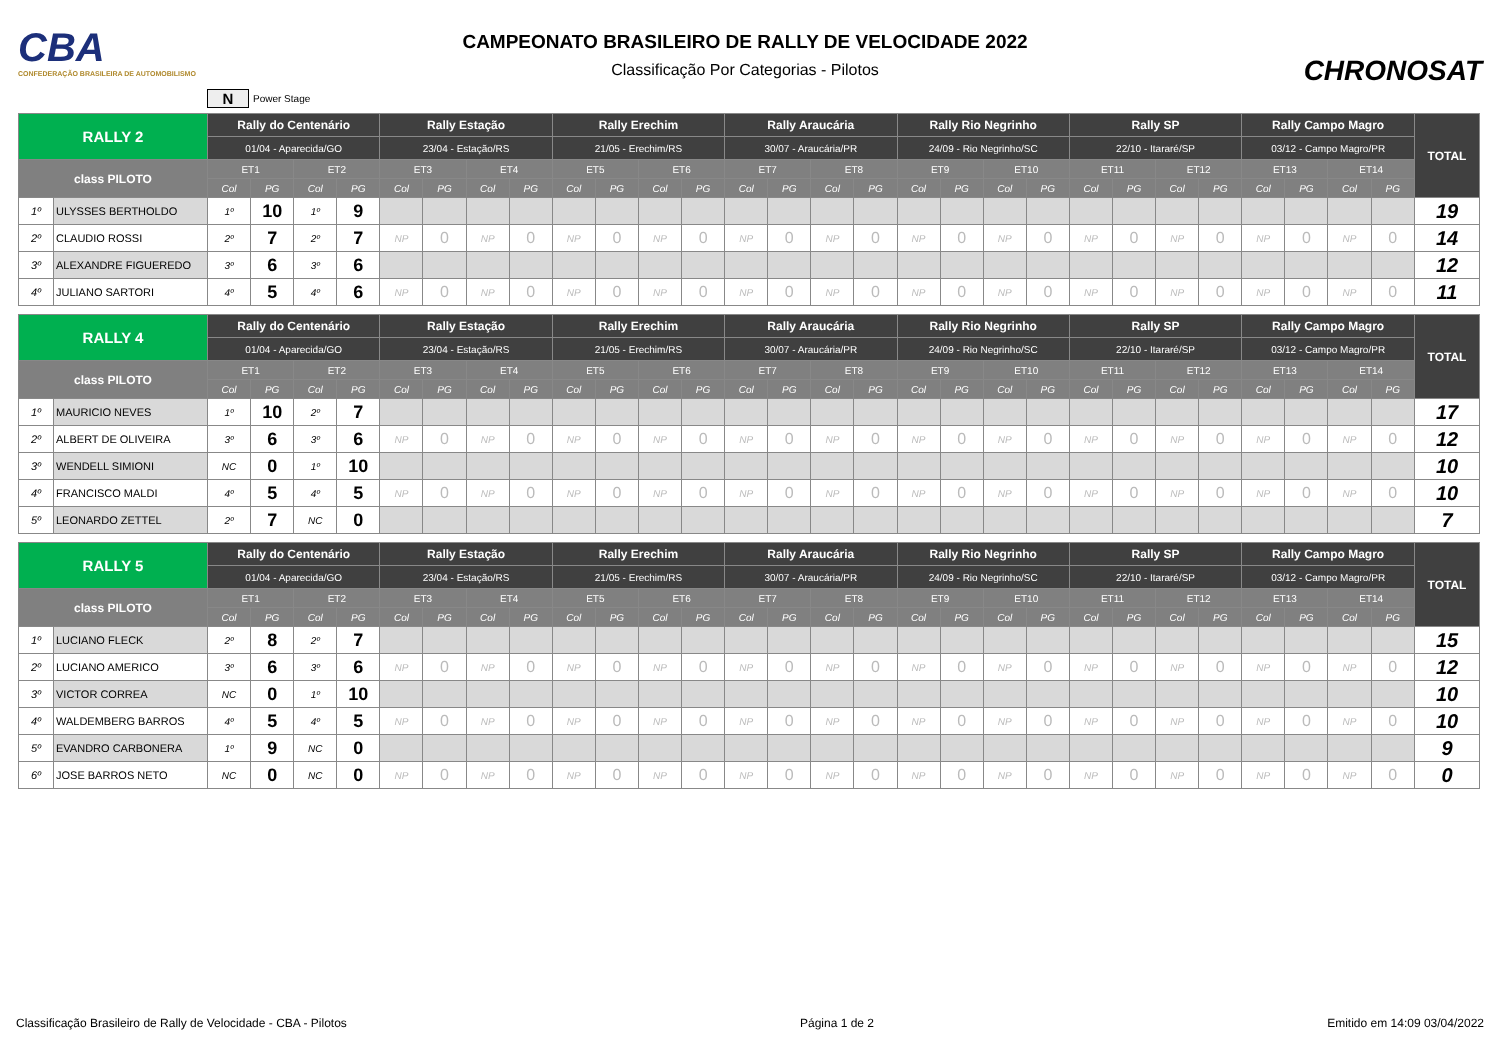CBA
CONFEDERAÇÃO BRASILEIRA DE AUTOMOBILISMO
CAMPEONATO BRASILEIRO DE RALLY DE VELOCIDADE 2022
Classificação Por Categorias - Pilotos
CHRONOSAT
N Power Stage
| RALLY 2 | | Rally do Centenário | | | | Rally Estação | | | | Rally Erechim | | | | Rally Araucária | | | | Rally Rio Negrinho | | | | Rally SP | | | | Rally Campo Magro | | | | TOTAL |
| --- | --- | --- | --- | --- | --- | --- | --- | --- | --- | --- | --- | --- | --- | --- | --- | --- | --- | --- | --- | --- | --- | --- | --- | --- | --- | --- | --- | --- | --- | --- |
| | | 01/04 - Aparecida/GO | | | | 23/04 - Estação/RS | | | | 21/05 - Erechim/RS | | | | 30/07 - Araucária/PR | | | | 24/09 - Rio Negrinho/SC | | | | 22/10 - Itararé/SP | | | | 03/12 - Campo Magro/PR | | | | |
| class PILOTO | | ET1 | | ET2 | | ET3 | | ET4 | | ET5 | | ET6 | | ET7 | | ET8 | | ET9 | | ET10 | | ET11 | | ET12 | | ET13 | | ET14 | | |
| | | Col | PG | Col | PG | Col | PG | Col | PG | Col | PG | Col | PG | Col | PG | Col | PG | Col | PG | Col | PG | Col | PG | Col | PG | Col | PG | Col | PG | |
| 1º | ULYSSES BERTHOLDO | 1º | 10 | 1º | 9 | | | | | | | | | | | | | | | | | | | | | | | | | 19 |
| 2º | CLAUDIO ROSSI | 2º | 7 | 2º | 7 | NP | 0 | NP | 0 | NP | 0 | NP | 0 | NP | 0 | NP | 0 | NP | 0 | NP | 0 | NP | 0 | NP | 0 | NP | 0 | NP | 0 | 14 |
| 3º | ALEXANDRE FIGUEREDO | 3º | 6 | 3º | 6 | | | | | | | | | | | | | | | | | | | | | | | | | 12 |
| 4º | JULIANO SARTORI | 4º | 5 | 4º | 6 | NP | 0 | NP | 0 | NP | 0 | NP | 0 | NP | 0 | NP | 0 | NP | 0 | NP | 0 | NP | 0 | NP | 0 | NP | 0 | NP | 0 | 11 |
| RALLY 4 | | Rally do Centenário | | | | Rally Estação | | | | Rally Erechim | | | | Rally Araucária | | | | Rally Rio Negrinho | | | | Rally SP | | | | Rally Campo Magro | | | | TOTAL |
| --- | --- | --- | --- | --- | --- | --- | --- | --- | --- | --- | --- | --- | --- | --- | --- | --- | --- | --- | --- | --- | --- | --- | --- | --- | --- | --- | --- | --- | --- | --- |
| | | 01/04 - Aparecida/GO | | | | 23/04 - Estação/RS | | | | 21/05 - Erechim/RS | | | | 30/07 - Araucária/PR | | | | 24/09 - Rio Negrinho/SC | | | | 22/10 - Itararé/SP | | | | 03/12 - Campo Magro/PR | | | | |
| class PILOTO | | ET1 | | ET2 | | ET3 | | ET4 | | ET5 | | ET6 | | ET7 | | ET8 | | ET9 | | ET10 | | ET11 | | ET12 | | ET13 | | ET14 | | |
| | | Col | PG | Col | PG | Col | PG | Col | PG | Col | PG | Col | PG | Col | PG | Col | PG | Col | PG | Col | PG | Col | PG | Col | PG | Col | PG | Col | PG | |
| 1º | MAURICIO NEVES | 1º | 10 | 2º | 7 | | | | | | | | | | | | | | | | | | | | | | | | | 17 |
| 2º | ALBERT DE OLIVEIRA | 3º | 6 | 3º | 6 | NP | 0 | NP | 0 | NP | 0 | NP | 0 | NP | 0 | NP | 0 | NP | 0 | NP | 0 | NP | 0 | NP | 0 | NP | 0 | NP | 0 | 12 |
| 3º | WENDELL SIMIONI | NC | 0 | 1º | 10 | | | | | | | | | | | | | | | | | | | | | | | | | 10 |
| 4º | FRANCISCO MALDI | 4º | 5 | 4º | 5 | NP | 0 | NP | 0 | NP | 0 | NP | 0 | NP | 0 | NP | 0 | NP | 0 | NP | 0 | NP | 0 | NP | 0 | NP | 0 | NP | 0 | 10 |
| 5º | LEONARDO ZETTEL | 2º | 7 | NC | 0 | | | | | | | | | | | | | | | | | | | | | | | | | 7 |
| RALLY 5 | | Rally do Centenário | | | | Rally Estação | | | | Rally Erechim | | | | Rally Araucária | | | | Rally Rio Negrinho | | | | Rally SP | | | | Rally Campo Magro | | | | TOTAL |
| --- | --- | --- | --- | --- | --- | --- | --- | --- | --- | --- | --- | --- | --- | --- | --- | --- | --- | --- | --- | --- | --- | --- | --- | --- | --- | --- | --- | --- | --- | --- |
| | | 01/04 - Aparecida/GO | | | | 23/04 - Estação/RS | | | | 21/05 - Erechim/RS | | | | 30/07 - Araucária/PR | | | | 24/09 - Rio Negrinho/SC | | | | 22/10 - Itararé/SP | | | | 03/12 - Campo Magro/PR | | | | |
| class PILOTO | | ET1 | | ET2 | | ET3 | | ET4 | | ET5 | | ET6 | | ET7 | | ET8 | | ET9 | | ET10 | | ET11 | | ET12 | | ET13 | | ET14 | | |
| | | Col | PG | Col | PG | Col | PG | Col | PG | Col | PG | Col | PG | Col | PG | Col | PG | Col | PG | Col | PG | Col | PG | Col | PG | Col | PG | Col | PG | |
| 1º | LUCIANO FLECK | 2º | 8 | 2º | 7 | | | | | | | | | | | | | | | | | | | | | | | | | 15 |
| 2º | LUCIANO AMERICO | 3º | 6 | 3º | 6 | NP | 0 | NP | 0 | NP | 0 | NP | 0 | NP | 0 | NP | 0 | NP | 0 | NP | 0 | NP | 0 | NP | 0 | NP | 0 | NP | 0 | 12 |
| 3º | VICTOR CORREA | NC | 0 | 1º | 10 | | | | | | | | | | | | | | | | | | | | | | | | | 10 |
| 4º | WALDEMBERG BARROS | 4º | 5 | 4º | 5 | NP | 0 | NP | 0 | NP | 0 | NP | 0 | NP | 0 | NP | 0 | NP | 0 | NP | 0 | NP | 0 | NP | 0 | NP | 0 | NP | 0 | 10 |
| 5º | EVANDRO CARBONERA | 1º | 9 | NC | 0 | | | | | | | | | | | | | | | | | | | | | | | | | 9 |
| 6º | JOSE BARROS NETO | NC | 0 | NC | 0 | NP | 0 | NP | 0 | NP | 0 | NP | 0 | NP | 0 | NP | 0 | NP | 0 | NP | 0 | NP | 0 | NP | 0 | NP | 0 | NP | 0 | 0 |
Classificação Brasileiro de Rally de Velocidade - CBA - Pilotos Página 1 de 2 Emitido em 14:09 03/04/2022